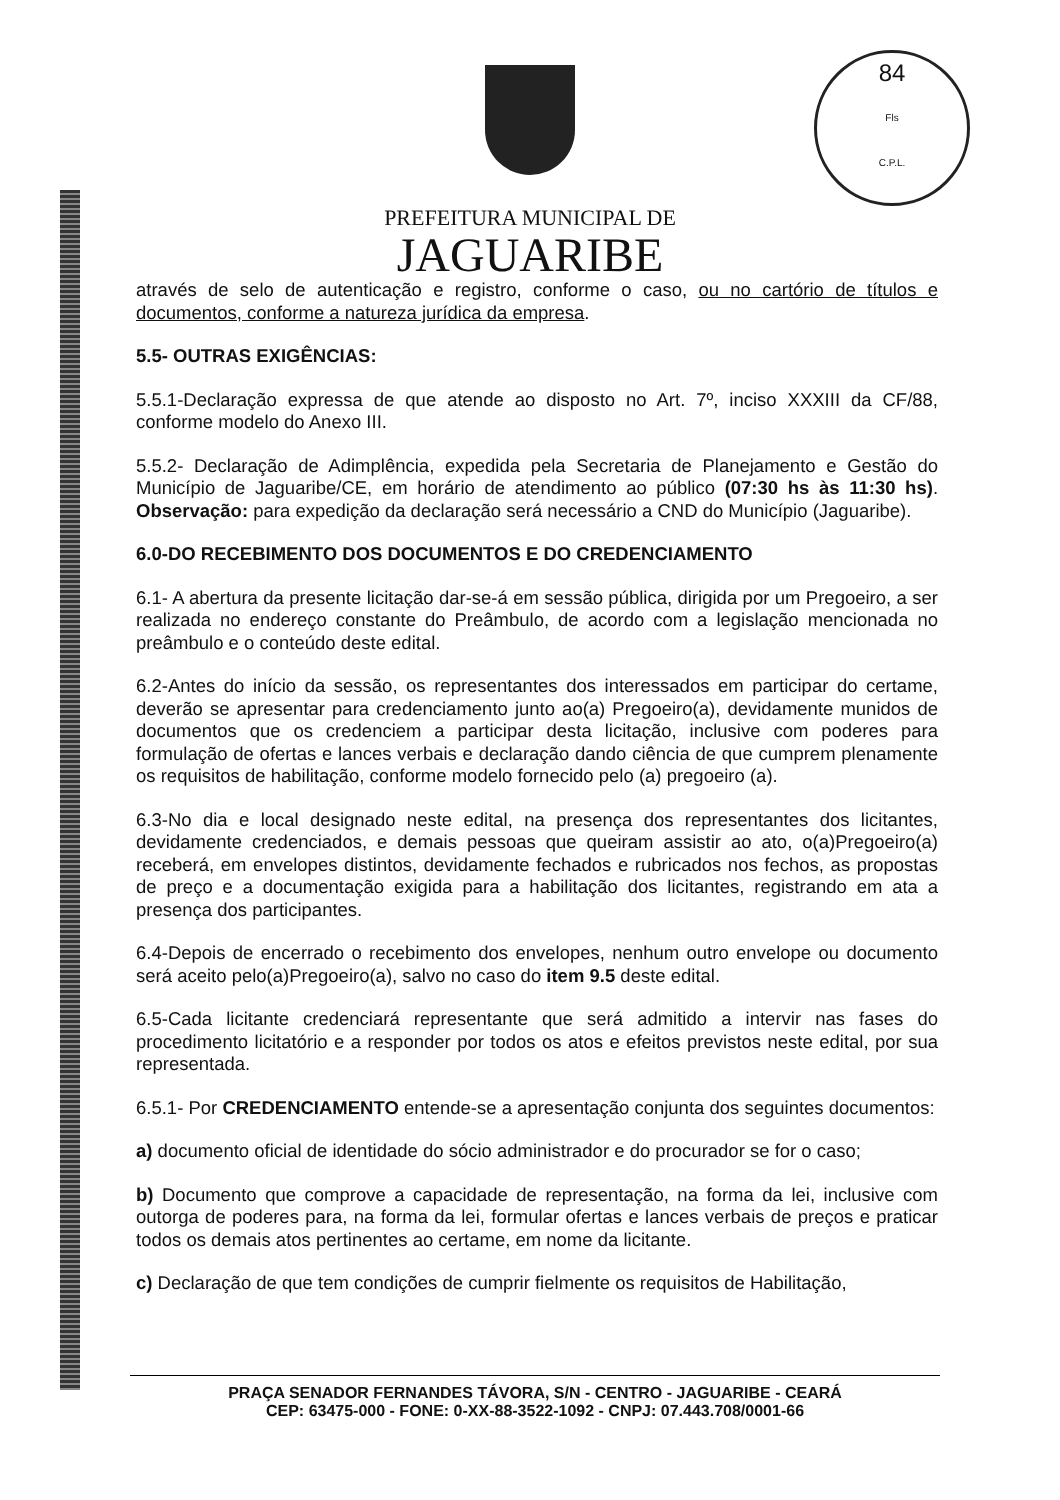84
Fls
C.P.L.
PREFEITURA MUNICIPAL DE
JAGUARIBE
através de selo de autenticação e registro, conforme o caso, ou no cartório de títulos e documentos, conforme a natureza jurídica da empresa.
5.5- OUTRAS EXIGÊNCIAS:
5.5.1-Declaração expressa de que atende ao disposto no Art. 7º, inciso XXXIII da CF/88, conforme modelo do Anexo III.
5.5.2- Declaração de Adimplência, expedida pela Secretaria de Planejamento e Gestão do Município de Jaguaribe/CE, em horário de atendimento ao público (07:30 hs às 11:30 hs). Observação: para expedição da declaração será necessário a CND do Município (Jaguaribe).
6.0-DO RECEBIMENTO DOS DOCUMENTOS E DO CREDENCIAMENTO
6.1- A abertura da presente licitação dar-se-á em sessão pública, dirigida por um Pregoeiro, a ser realizada no endereço constante do Preâmbulo, de acordo com a legislação mencionada no preâmbulo e o conteúdo deste edital.
6.2-Antes do início da sessão, os representantes dos interessados em participar do certame, deverão se apresentar para credenciamento junto ao(a) Pregoeiro(a), devidamente munidos de documentos que os credenciem a participar desta licitação, inclusive com poderes para formulação de ofertas e lances verbais e declaração dando ciência de que cumprem plenamente os requisitos de habilitação, conforme modelo fornecido pelo (a) pregoeiro (a).
6.3-No dia e local designado neste edital, na presença dos representantes dos licitantes, devidamente credenciados, e demais pessoas que queiram assistir ao ato, o(a)Pregoeiro(a) receberá, em envelopes distintos, devidamente fechados e rubricados nos fechos, as propostas de preço e a documentação exigida para a habilitação dos licitantes, registrando em ata a presença dos participantes.
6.4-Depois de encerrado o recebimento dos envelopes, nenhum outro envelope ou documento será aceito pelo(a)Pregoeiro(a), salvo no caso do item 9.5 deste edital.
6.5-Cada licitante credenciará representante que será admitido a intervir nas fases do procedimento licitatório e a responder por todos os atos e efeitos previstos neste edital, por sua representada.
6.5.1- Por CREDENCIAMENTO entende-se a apresentação conjunta dos seguintes documentos:
a) documento oficial de identidade do sócio administrador e do procurador se for o caso;
b) Documento que comprove a capacidade de representação, na forma da lei, inclusive com outorga de poderes para, na forma da lei, formular ofertas e lances verbais de preços e praticar todos os demais atos pertinentes ao certame, em nome da licitante.
c) Declaração de que tem condições de cumprir fielmente os requisitos de Habilitação,
PRAÇA SENADOR FERNANDES TÁVORA, S/N - CENTRO - JAGUARIBE - CEARÁ
CEP: 63475-000 - FONE: 0-XX-88-3522-1092 - CNPJ: 07.443.708/0001-66